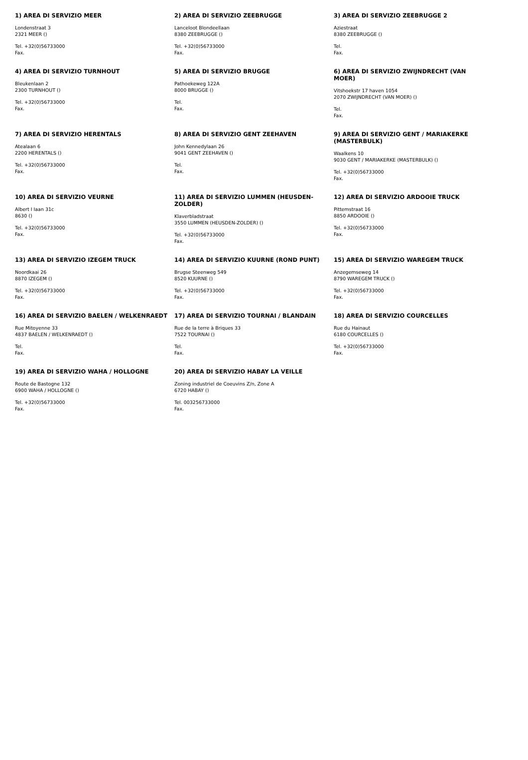| 1) AREA DI SERVIZIO MEER Londenstraat 3 2321 MEER () Tel. +32(0)56733000 Fax. | 2) AREA DI SERVIZIO ZEEBRUGGE Lanceloot Blondeellaan 8380 ZEEBRUGGE () Tel. +32(0)56733000 Fax. | 3) AREA DI SERVIZIO ZEEBRUGGE 2 Aziestraat 8380 ZEEBRUGGE () Tel. Fax. |
| 4) AREA DI SERVIZIO TURNHOUT Bleukenlaan 2 2300 TURNHOUT () Tel. +32(0)56733000 Fax. | 5) AREA DI SERVIZIO BRUGGE Pathoekeweg 122A 8000 BRUGGE () Tel. Fax. | 6) AREA DI SERVIZIO ZWIJNDRECHT (VAN MOER) Vitshoekstr 17 haven 1054 2070 ZWIJNDRECHT (VAN MOER) () Tel. Fax. |
| 7) AREA DI SERVIZIO HERENTALS Atealaan 6 2200 HERENTALS () Tel. +32(0)56733000 Fax. | 8) AREA DI SERVIZIO GENT ZEEHAVEN John Kennedylaan 26 9041 GENT ZEEHAVEN () Tel. Fax. | 9) AREA DI SERVIZIO GENT / MARIAKERKE (MASTERBULK) Waalkens 10 9030 GENT / MARIAKERKE (MASTERBULK) () Tel. +32(0)56733000 Fax. |
| 10) AREA DI SERVIZIO VEURNE Albert I Iaan 31c 8630 () Tel. +32(0)56733000 Fax. | 11) AREA DI SERVIZIO LUMMEN (HEUSDEN-ZOLDER) Klaverbladstraat 3550 LUMMEN (HEUSDEN-ZOLDER) () Tel. +32(0)56733000 Fax. | 12) AREA DI SERVIZIO ARDOOIE TRUCK Pittemstraat 16 8850 ARDOOIE () Tel. +32(0)56733000 Fax. |
| 13) AREA DI SERVIZIO IZEGEM TRUCK Noordkaai 26 8870 IZEGEM () Tel. +32(0)56733000 Fax. | 14) AREA DI SERVIZIO KUURNE (ROND PUNT) Brugse Steenweg 549 8520 KUURNE () Tel. +32(0)56733000 Fax. | 15) AREA DI SERVIZIO WAREGEM TRUCK Anzegemseweg 14 8790 WAREGEM TRUCK () Tel. +32(0)56733000 Fax. |
| 16) AREA DI SERVIZIO BAELEN / WELKENRAEDT Rue Mitoyenne 33 4837 BAELEN / WELKENRAEDT () Tel. Fax. | 17) AREA DI SERVIZIO TOURNAI / BLANDAIN Rue de la terre à Briques 33 7522 TOURNAI () Tel. Fax. | 18) AREA DI SERVIZIO COURCELLES Rue du Hainaut 6180 COURCELLES () Tel. +32(0)56733000 Fax. |
| 19) AREA DI SERVIZIO WAHA / HOLLOGNE Route de Bastogne 132 6900 WAHA / HOLLOGNE () Tel. +32(0)56733000 Fax. | 20) AREA DI SERVIZIO HABAY LA VEILLE Zoning industriel de Coeuvins Z/n, Zone A 6720 HABAY () Tel. 003256733000 Fax. | |